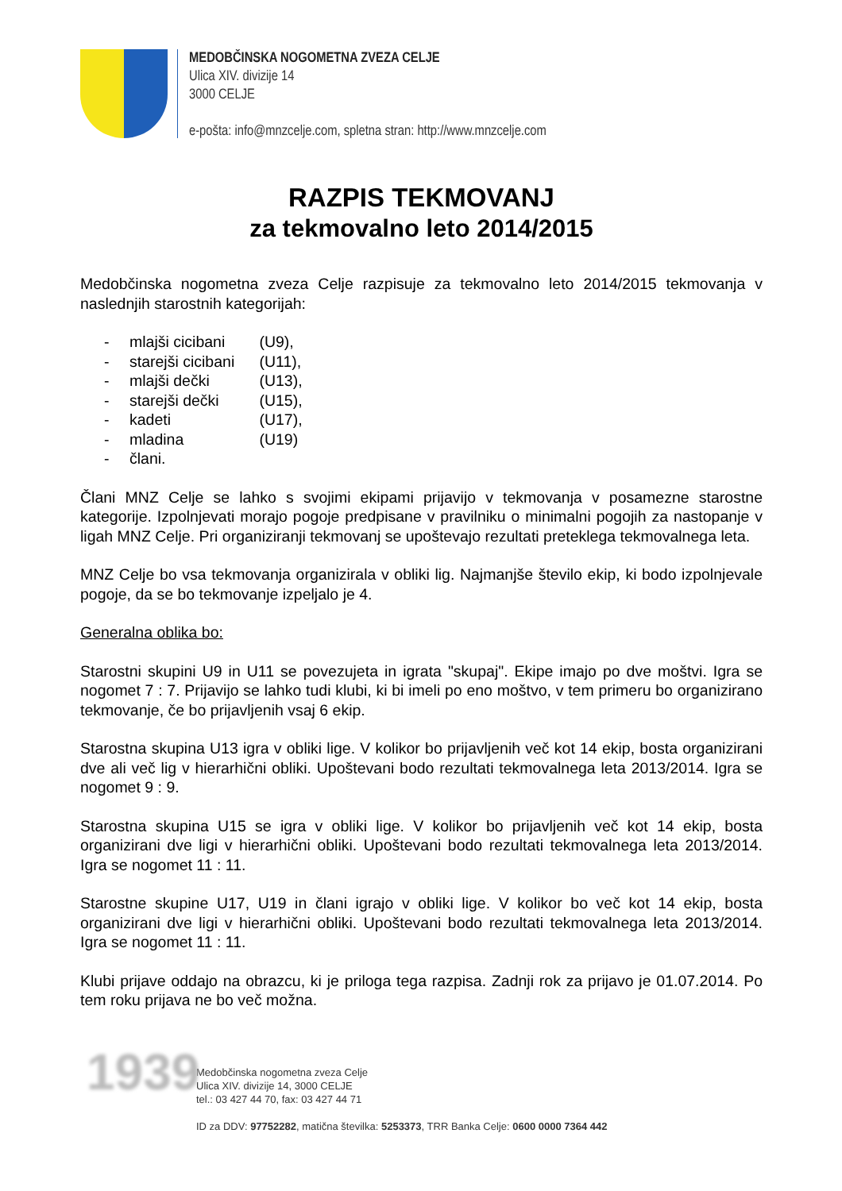MEDOBČINSKA NOGOMETNA ZVEZA CELJE
Ulica XIV. divizije 14
3000 CELJE
e-pošta: info@mnzcelje.com, spletna stran: http://www.mnzcelje.com
RAZPIS TEKMOVANJ
za tekmovalno leto 2014/2015
Medobčinska nogometna zveza Celje razpisuje za tekmovalno leto 2014/2015 tekmovanja v naslednjih starostnih kategorijah:
- mlajši cicibani (U9),
- starejši cicibani (U11),
- mlajši dečki (U13),
- starejši dečki (U15),
- kadeti (U17),
- mladina (U19)
- člani.
Člani MNZ Celje se lahko s svojimi ekipami prijavijo v tekmovanja v posamezne starostne kategorije. Izpolnjevati morajo pogoje predpisane v pravilniku o minimalni pogojih za nastopanje v ligah MNZ Celje. Pri organiziranji tekmovanj se upoštevajo rezultati preteklega tekmovalnega leta.
MNZ Celje bo vsa tekmovanja organizirala v obliki lig. Najmanjše število ekip, ki bodo izpolnjevale pogoje, da se bo tekmovanje izpeljalo je 4.
Generalna oblika bo:
Starostni skupini U9 in U11 se povezujeta in igrata "skupaj". Ekipe imajo po dve moštvi. Igra se nogomet 7 : 7. Prijavijo se lahko tudi klubi, ki bi imeli po eno moštvo, v tem primeru bo organizirano tekmovanje, če bo prijavljenih vsaj 6 ekip.
Starostna skupina U13 igra v obliki lige. V kolikor bo prijavljenih več kot 14 ekip, bosta organizirani dve ali več lig v hierarhični obliki. Upoštevani bodo rezultati tekmovalnega leta 2013/2014. Igra se nogomet 9 : 9.
Starostna skupina U15 se igra v obliki lige. V kolikor bo prijavljenih več kot 14 ekip, bosta organizirani dve ligi v hierarhični obliki. Upoštevani bodo rezultati tekmovalnega leta 2013/2014. Igra se nogomet 11 : 11.
Starostne skupine U17, U19 in člani igrajo v obliki lige. V kolikor bo več kot 14 ekip, bosta organizirani dve ligi v hierarhični obliki. Upoštevani bodo rezultati tekmovalnega leta 2013/2014. Igra se nogomet 11 : 11.
Klubi prijave oddajo na obrazcu, ki je priloga tega razpisa. Zadnji rok za prijavo je 01.07.2014. Po tem roku prijava ne bo več možna.
1939
Medobčinska nogometna zveza Celje
Ulica XIV. divizije 14, 3000 CELJE
tel.: 03 427 44 70, fax: 03 427 44 71
ID za DDV: 97752282, matična številka: 5253373, TRR Banka Celje: 0600 0000 7364 442